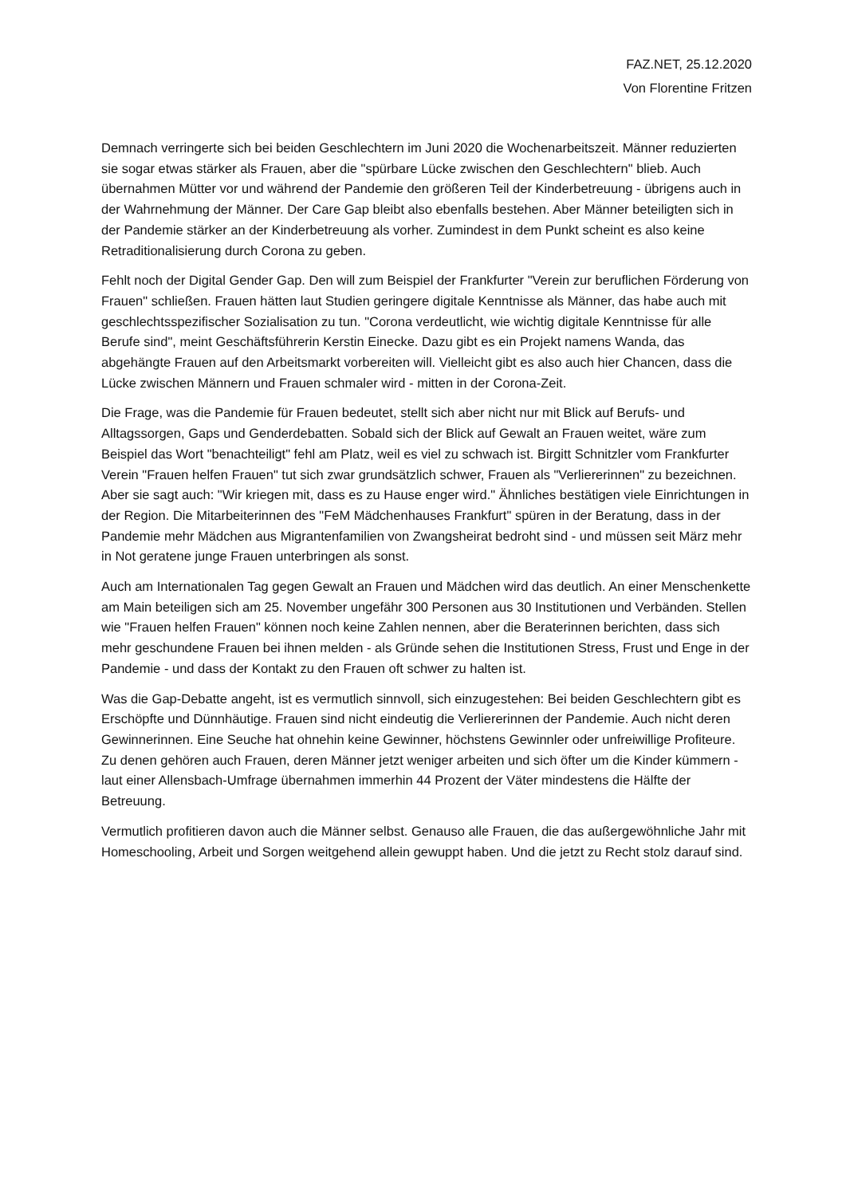FAZ.NET, 25.12.2020
Von Florentine Fritzen
Demnach verringerte sich bei beiden Geschlechtern im Juni 2020 die Wochenarbeitszeit. Männer reduzierten sie sogar etwas stärker als Frauen, aber die "spürbare Lücke zwischen den Geschlechtern" blieb. Auch übernahmen Mütter vor und während der Pandemie den größeren Teil der Kinderbetreuung - übrigens auch in der Wahrnehmung der Männer. Der Care Gap bleibt also ebenfalls bestehen. Aber Männer beteiligten sich in der Pandemie stärker an der Kinderbetreuung als vorher. Zumindest in dem Punkt scheint es also keine Retraditionalisierung durch Corona zu geben.
Fehlt noch der Digital Gender Gap. Den will zum Beispiel der Frankfurter "Verein zur beruflichen Förderung von Frauen" schließen. Frauen hätten laut Studien geringere digitale Kenntnisse als Männer, das habe auch mit geschlechtsspezifischer Sozialisation zu tun. "Corona verdeutlicht, wie wichtig digitale Kenntnisse für alle Berufe sind", meint Geschäftsführerin Kerstin Einecke. Dazu gibt es ein Projekt namens Wanda, das abgehängte Frauen auf den Arbeitsmarkt vorbereiten will. Vielleicht gibt es also auch hier Chancen, dass die Lücke zwischen Männern und Frauen schmaler wird - mitten in der Corona-Zeit.
Die Frage, was die Pandemie für Frauen bedeutet, stellt sich aber nicht nur mit Blick auf Berufs- und Alltagssorgen, Gaps und Genderdebatten. Sobald sich der Blick auf Gewalt an Frauen weitet, wäre zum Beispiel das Wort "benachteiligt" fehl am Platz, weil es viel zu schwach ist. Birgitt Schnitzler vom Frankfurter Verein "Frauen helfen Frauen" tut sich zwar grundsätzlich schwer, Frauen als "Verliererinnen" zu bezeichnen. Aber sie sagt auch: "Wir kriegen mit, dass es zu Hause enger wird." Ähnliches bestätigen viele Einrichtungen in der Region. Die Mitarbeiterinnen des "FeM Mädchenhauses Frankfurt" spüren in der Beratung, dass in der Pandemie mehr Mädchen aus Migrantenfamilien von Zwangsheirat bedroht sind - und müssen seit März mehr in Not geratene junge Frauen unterbringen als sonst.
Auch am Internationalen Tag gegen Gewalt an Frauen und Mädchen wird das deutlich. An einer Menschenkette am Main beteiligen sich am 25. November ungefähr 300 Personen aus 30 Institutionen und Verbänden. Stellen wie "Frauen helfen Frauen" können noch keine Zahlen nennen, aber die Beraterinnen berichten, dass sich mehr geschundene Frauen bei ihnen melden - als Gründe sehen die Institutionen Stress, Frust und Enge in der Pandemie - und dass der Kontakt zu den Frauen oft schwer zu halten ist.
Was die Gap-Debatte angeht, ist es vermutlich sinnvoll, sich einzugestehen: Bei beiden Geschlechtern gibt es Erschöpfte und Dünnhäutige. Frauen sind nicht eindeutig die Verliererinnen der Pandemie. Auch nicht deren Gewinnerinnen. Eine Seuche hat ohnehin keine Gewinner, höchstens Gewinnler oder unfreiwillige Profiteure. Zu denen gehören auch Frauen, deren Männer jetzt weniger arbeiten und sich öfter um die Kinder kümmern - laut einer Allensbach-Umfrage übernahmen immerhin 44 Prozent der Väter mindestens die Hälfte der Betreuung.
Vermutlich profitieren davon auch die Männer selbst. Genauso alle Frauen, die das außergewöhnliche Jahr mit Homeschooling, Arbeit und Sorgen weitgehend allein gewuppt haben. Und die jetzt zu Recht stolz darauf sind.